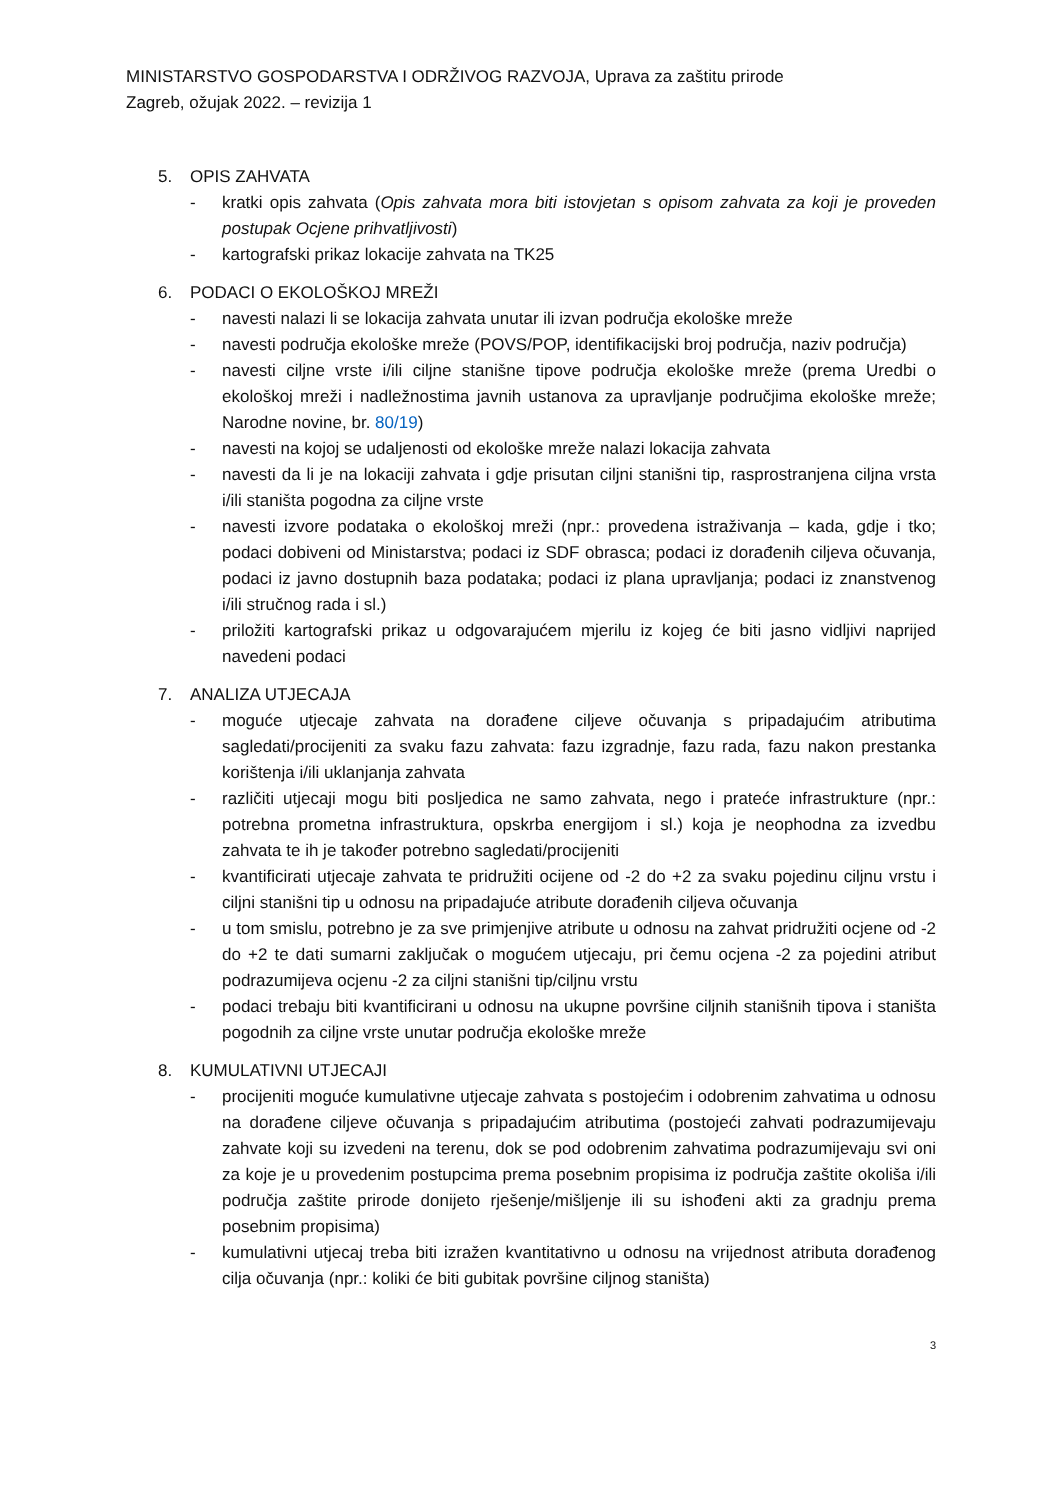MINISTARSTVO GOSPODARSTVA I ODRŽIVOG RAZVOJA, Uprava za zaštitu prirode
Zagreb, ožujak 2022. – revizija 1
5. OPIS ZAHVATA
- kratki opis zahvata (Opis zahvata mora biti istovjetan s opisom zahvata za koji je proveden postupak Ocjene prihvatljivosti)
- kartografski prikaz lokacije zahvata na TK25
6. PODACI O EKOLOŠKOJ MREŽI
- navesti nalazi li se lokacija zahvata unutar ili izvan područja ekološke mreže
- navesti područja ekološke mreže (POVS/POP, identifikacijski broj područja, naziv područja)
- navesti ciljne vrste i/ili ciljne stanišne tipove područja ekološke mreže (prema Uredbi o ekološkoj mreži i nadležnostima javnih ustanova za upravljanje područjima ekološke mreže; Narodne novine, br. 80/19)
- navesti na kojoj se udaljenosti od ekološke mreže nalazi lokacija zahvata
- navesti da li je na lokaciji zahvata i gdje prisutan ciljni stanišni tip, rasprostranjena ciljna vrsta i/ili staništa pogodna za ciljne vrste
- navesti izvore podataka o ekološkoj mreži (npr.: provedena istraživanja – kada, gdje i tko; podaci dobiveni od Ministarstva; podaci iz SDF obrasca; podaci iz dorađenih ciljeva očuvanja, podaci iz javno dostupnih baza podataka; podaci iz plana upravljanja; podaci iz znanstvenog i/ili stručnog rada i sl.)
- priložiti kartografski prikaz u odgovarajućem mjerilu iz kojeg će biti jasno vidljivi naprijed navedeni podaci
7. ANALIZA UTJECAJA
- moguće utjecaje zahvata na dorađene ciljeve očuvanja s pripadajućim atributima sagledati/procijeniti za svaku fazu zahvata: fazu izgradnje, fazu rada, fazu nakon prestanka korištenja i/ili uklanjanja zahvata
- različiti utjecaji mogu biti posljedica ne samo zahvata, nego i prateće infrastrukture (npr.: potrebna prometna infrastruktura, opskrba energijom i sl.) koja je neophodna za izvedbu zahvata te ih je također potrebno sagledati/procijeniti
- kvantificirati utjecaje zahvata te pridružiti ocijene od -2 do +2 za svaku pojedinu ciljnu vrstu i ciljni stanišni tip u odnosu na pripadajuće atribute dorađenih ciljeva očuvanja
- u tom smislu, potrebno je za sve primjenjive atribute u odnosu na zahvat pridružiti ocjene od -2 do +2 te dati sumarni zaključak o mogućem utjecaju, pri čemu ocjena -2 za pojedini atribut podrazumijeva ocjenu -2 za ciljni stanišni tip/ciljnu vrstu
- podaci trebaju biti kvantificirani u odnosu na ukupne površine ciljnih stanišnih tipova i staništa pogodnih za ciljne vrste unutar područja ekološke mreže
8. KUMULATIVNI UTJECAJI
- procijeniti moguće kumulativne utjecaje zahvata s postojećim i odobrenim zahvatima u odnosu na dorađene ciljeve očuvanja s pripadajućim atributima (postojeći zahvati podrazumijevaju zahvate koji su izvedeni na terenu, dok se pod odobrenim zahvatima podrazumijevaju svi oni za koje je u provedenim postupcima prema posebnim propisima iz područja zaštite okoliša i/ili područja zaštite prirode donijeto rješenje/mišljenje ili su ishođeni akti za gradnju prema posebnim propisima)
- kumulativni utjecaj treba biti izražen kvantitativno u odnosu na vrijednost atributa dorađenog cilja očuvanja (npr.: koliki će biti gubitak površine ciljnog staništa)
3